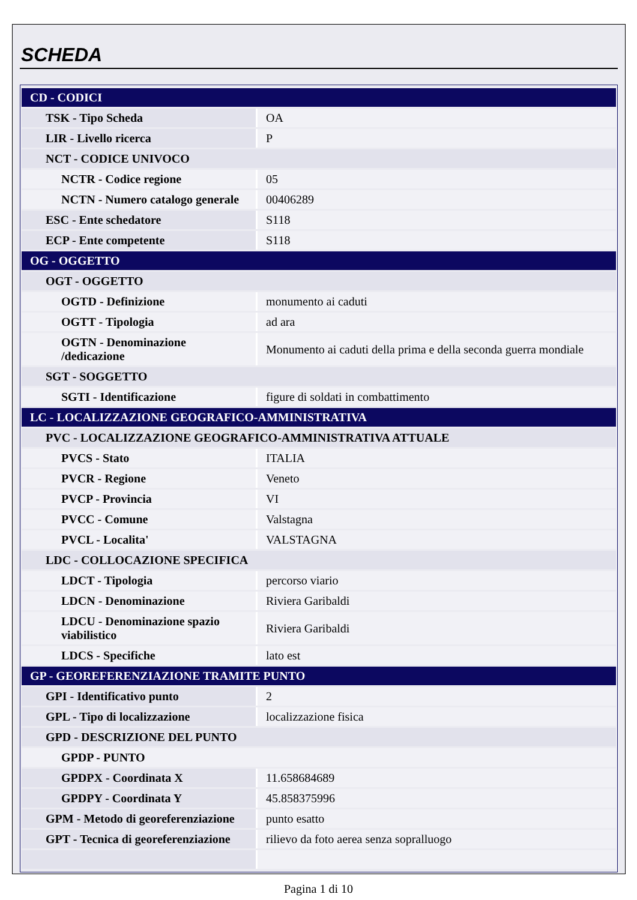SCHEDA
| CD - CODICI | |
| TSK - Tipo Scheda | OA |
| LIR - Livello ricerca | P |
| NCT - CODICE UNIVOCO | |
| NCTR - Codice regione | 05 |
| NCTN - Numero catalogo generale | 00406289 |
| ESC - Ente schedatore | S118 |
| ECP - Ente competente | S118 |
| OG - OGGETTO | |
| OGT - OGGETTO | |
| OGTD - Definizione | monumento ai caduti |
| OGTT - Tipologia | ad ara |
| OGTN - Denominazione /dedicazione | Monumento ai caduti della prima e della seconda guerra mondiale |
| SGT - SOGGETTO | |
| SGTI - Identificazione | figure di soldati in combattimento |
| LC - LOCALIZZAZIONE GEOGRAFICO-AMMINISTRATIVA | |
| PVC - LOCALIZZAZIONE GEOGRAFICO-AMMINISTRATIVA ATTUALE | |
| PVCS - Stato | ITALIA |
| PVCR - Regione | Veneto |
| PVCP - Provincia | VI |
| PVCC - Comune | Valstagna |
| PVCL - Localita' | VALSTAGNA |
| LDC - COLLOCAZIONE SPECIFICA | |
| LDCT - Tipologia | percorso viario |
| LDCN - Denominazione | Riviera Garibaldi |
| LDCU - Denominazione spazio viabilistico | Riviera Garibaldi |
| LDCS - Specifiche | lato est |
| GP - GEOREFERENZIAZIONE TRAMITE PUNTO | |
| GPI - Identificativo punto | 2 |
| GPL - Tipo di localizzazione | localizzazione fisica |
| GPD - DESCRIZIONE DEL PUNTO | |
| GPDP - PUNTO | |
| GPDPX - Coordinata X | 11.658684689 |
| GPDPY - Coordinata Y | 45.858375996 |
| GPM - Metodo di georeferenziazione | punto esatto |
| GPT - Tecnica di georeferenziazione | rilievo da foto aerea senza sopralluogo |
Pagina 1 di 10